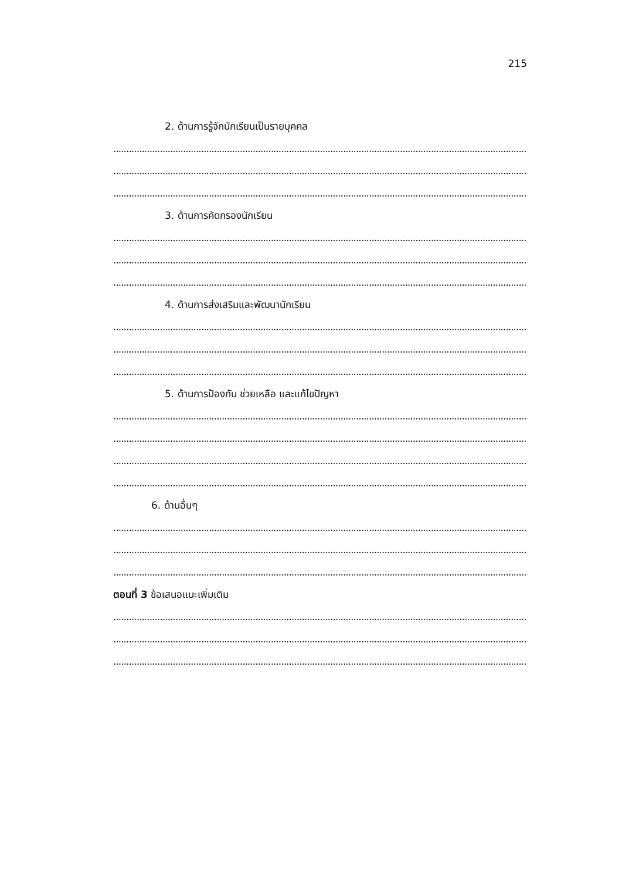215
2. ด้านการรู้จักนักเรียนเป็นรายบุคคล
..................................................................................................................................................................
..................................................................................................................................................................
..................................................................................................................................................................
3. ด้านการคัดกรองนักเรียน
..................................................................................................................................................................
..................................................................................................................................................................
..................................................................................................................................................................
4. ด้านการส่งเสริมและพัฒนานักเรียน
..................................................................................................................................................................
..................................................................................................................................................................
..................................................................................................................................................................
5. ด้านการป้องกัน ช่วยเหลือ และแก้ไขปัญหา
..................................................................................................................................................................
..................................................................................................................................................................
..................................................................................................................................................................
..................................................................................................................................................................
6. ด้านอื่นๆ
..................................................................................................................................................................
..................................................................................................................................................................
..................................................................................................................................................................
ตอนที่ 3 ข้อเสนอแนะเพิ่มเติม
..................................................................................................................................................................
..................................................................................................................................................................
..................................................................................................................................................................